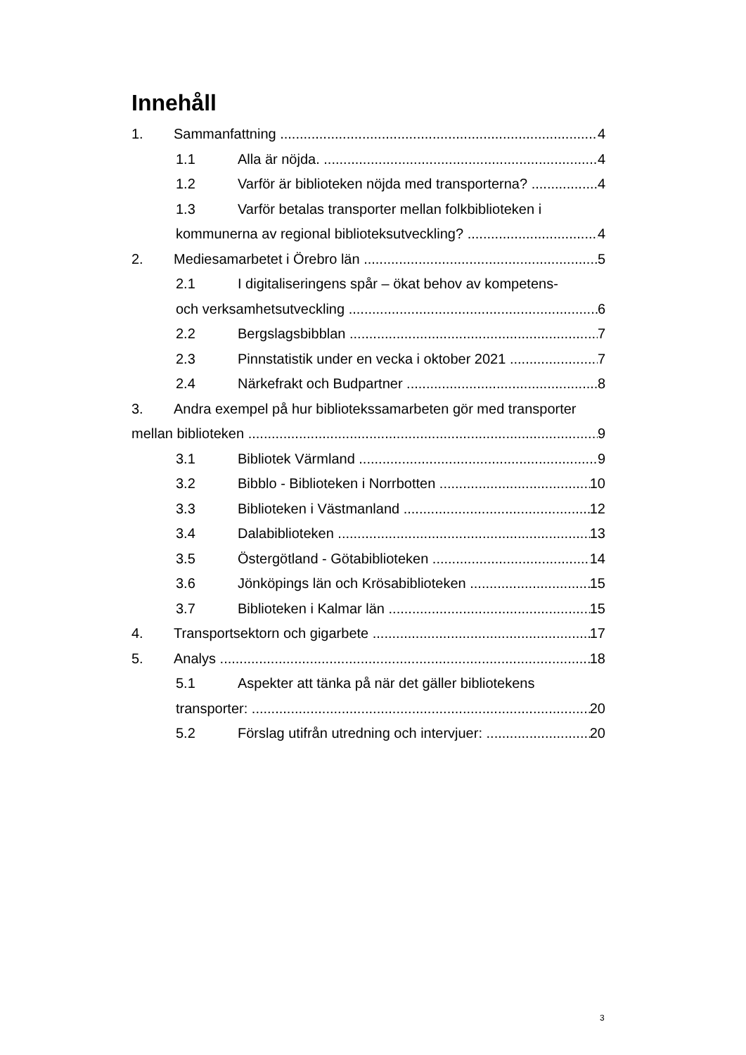Innehåll
1. Sammanfattning 4
1.1 Alla är nöjda. 4
1.2 Varför är biblioteken nöjda med transporterna? 4
1.3 Varför betalas transporter mellan folkbiblioteken i
kommunerna av regional biblioteksutveckling? 4
2. Mediesamarbetet i Örebro län 5
2.1 I digitaliseringens spår – ökat behov av kompetens-
och verksamhetsutveckling 6
2.2 Bergslagsbibblan 7
2.3 Pinnstatistik under en vecka i oktober 2021 7
2.4 Närkefrakt och Budpartner 8
3. Andra exempel på hur bibliotekssamarbeten gör med transporter
mellan biblioteken 9
3.1 Bibliotek Värmland 9
3.2 Bibblo - Biblioteken i Norrbotten 10
3.3 Biblioteken i Västmanland 12
3.4 Dalabiblioteken 13
3.5 Östergötland - Götabiblioteken 14
3.6 Jönköpings län och Krösabiblioteken 15
3.7 Biblioteken i Kalmar län 15
4. Transportsektorn och gigarbete 17
5. Analys 18
5.1 Aspekter att tänka på när det gäller bibliotekens
transporter: 20
5.2 Förslag utifrån utredning och intervjuer: 20
3